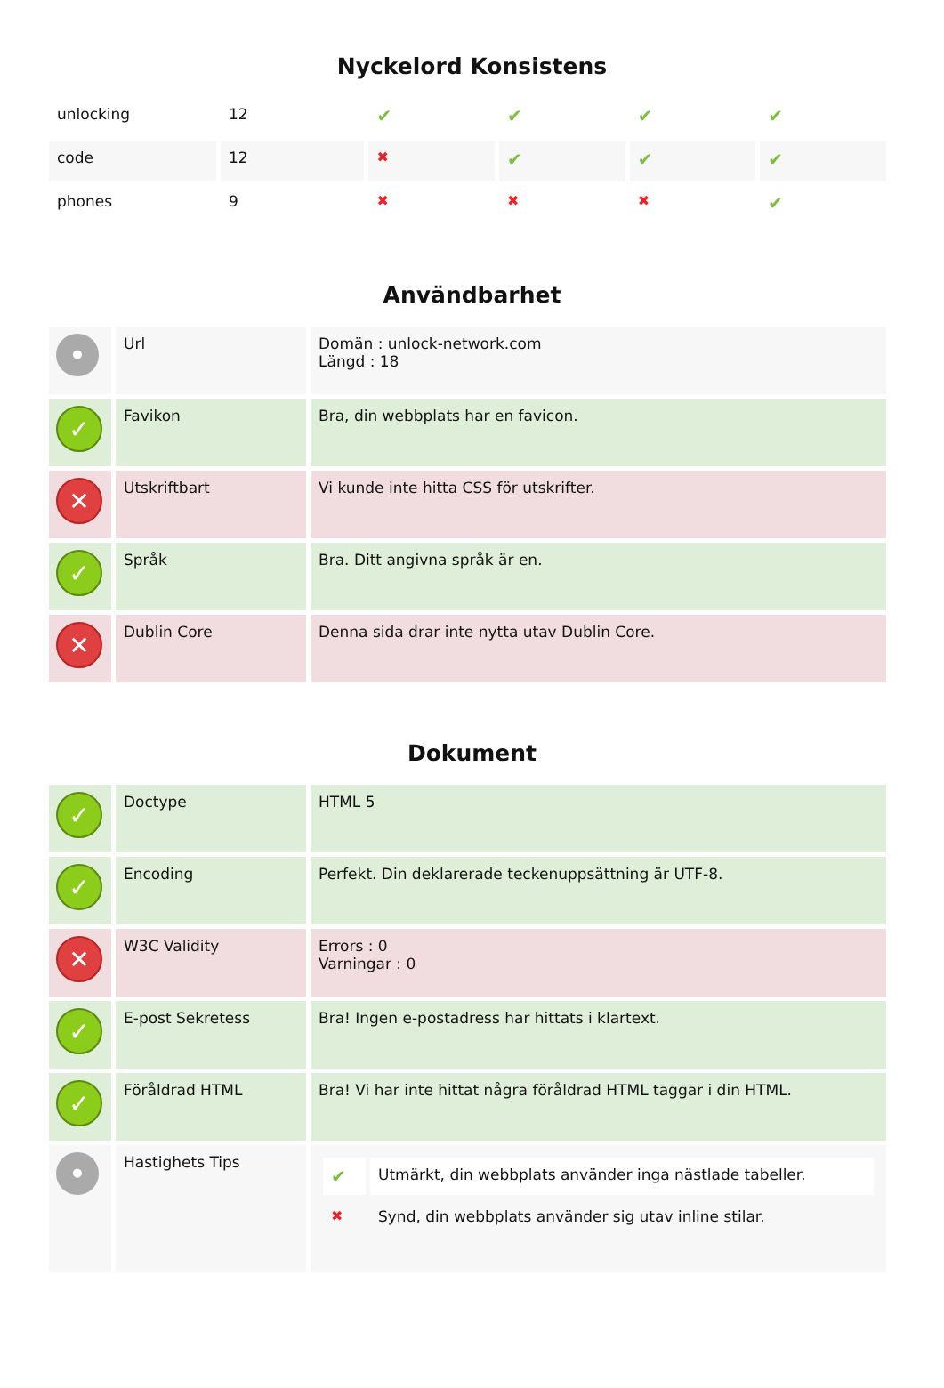Nyckelord Konsistens
| unlocking | 12 | ✔ | ✔ | ✔ | ✔ |
| code | 12 | ✖ | ✔ | ✔ | ✔ |
| phones | 9 | ✖ | ✖ | ✖ | ✔ |
Användbarhet
| • | Url | Domän : unlock-network.com Längd : 18 |
| ✓ | Favikon | Bra, din webbplats har en favicon. |
| ✕ | Utskriftbart | Vi kunde inte hitta CSS för utskrifter. |
| ✓ | Språk | Bra. Ditt angivna språk är en. |
| ✕ | Dublin Core | Denna sida drar inte nytta utav Dublin Core. |
Dokument
| ✓ | Doctype | HTML 5 |
| ✓ | Encoding | Perfekt. Din deklarerade teckenuppsättning är UTF-8. |
| ✕ | W3C Validity | Errors : 0 Varningar : 0 |
| ✓ | E-post Sekretess | Bra! Ingen e-postadress har hittats i klartext. |
| ✓ | Föråldrad HTML | Bra! Vi har inte hittat några föråldrad HTML taggar i din HTML. |
| • | Hastighets Tips | / ✔ / Utmärkt, din webbplats använder inga nästlade tabeller. / / ✖ / Synd, din webbplats använder sig utav inline stilar. / |